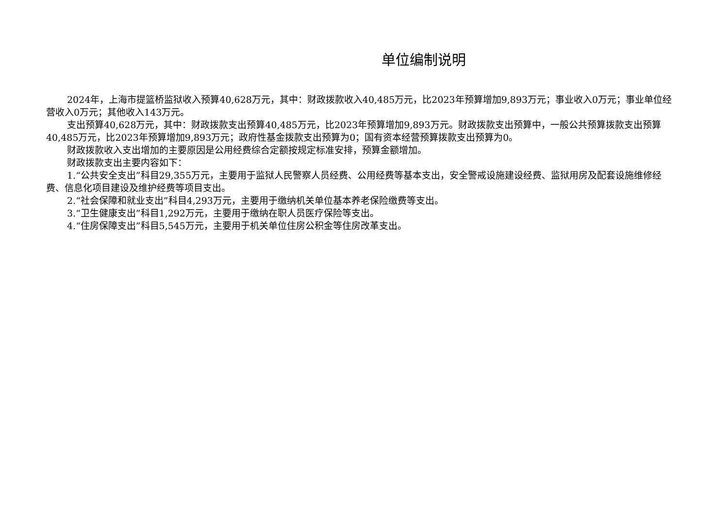单位编制说明
2024年，上海市提篮桥监狱收入预算40,628万元，其中：财政拨款收入40,485万元，比2023年预算增加9,893万元；事业收入0万元；事业单位经营收入0万元；其他收入143万元。
支出预算40,628万元，其中：财政拨款支出预算40,485万元，比2023年预算增加9,893万元。财政拨款支出预算中，一般公共预算拨款支出预算40,485万元，比2023年预算增加9,893万元；政府性基金拨款支出预算为0；国有资本经营预算拨款支出预算为0。
财政拨款收入支出增加的主要原因是公用经费综合定额按规定标准安排，预算金额增加。
财政拨款支出主要内容如下：
1.“公共安全支出”科目29,355万元，主要用于监狱人民警察人员经费、公用经费等基本支出，安全警戒设施建设经费、监狱用房及配套设施维修经费、信息化项目建设及维护经费等项目支出。
2.“社会保障和就业支出”科目4,293万元，主要用于缴纳机关单位基本养老保险缴费等支出。
3.“卫生健康支出”科目1,292万元，主要用于缴纳在职人员医疗保险等支出。
4.“住房保障支出”科目5,545万元，主要用于机关单位住房公积金等住房改革支出。